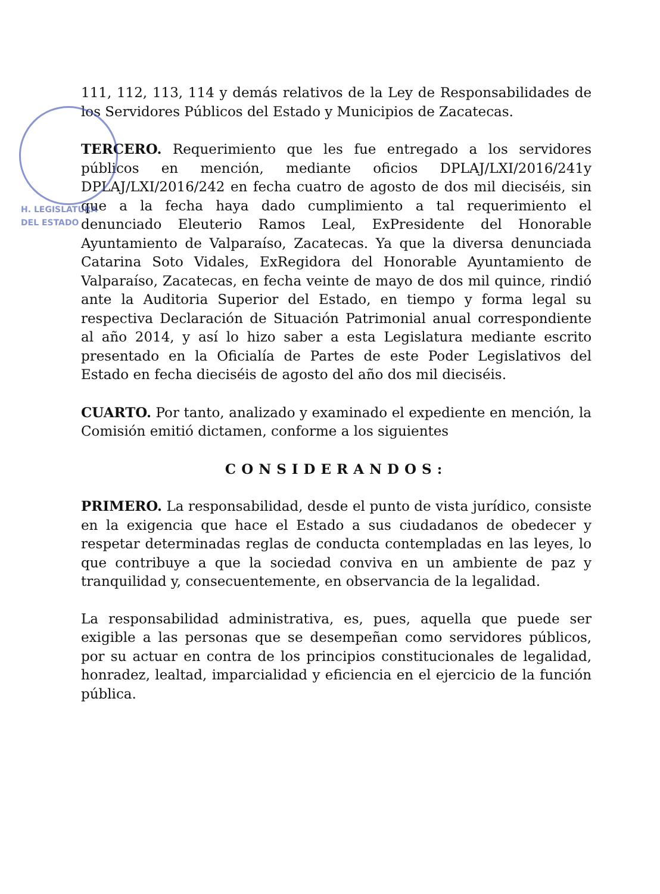H. LEGISLATURA
DEL ESTADO
111, 112, 113, 114 y demás relativos de la Ley de Responsabilidades de los Servidores Públicos del Estado y Municipios de Zacatecas.
TERCERO. Requerimiento que les fue entregado a los servidores públicos en mención, mediante oficios DPLAJ/LXI/2016/241y DPLAJ/LXI/2016/242 en fecha cuatro de agosto de dos mil dieciséis, sin que a la fecha haya dado cumplimiento a tal requerimiento el denunciado Eleuterio Ramos Leal, ExPresidente del Honorable Ayuntamiento de Valparaíso, Zacatecas. Ya que la diversa denunciada Catarina Soto Vidales, ExRegidora del Honorable Ayuntamiento de Valparaíso, Zacatecas, en fecha veinte de mayo de dos mil quince, rindió ante la Auditoria Superior del Estado, en tiempo y forma legal su respectiva Declaración de Situación Patrimonial anual correspondiente al año 2014, y así lo hizo saber a esta Legislatura mediante escrito presentado en la Oficialía de Partes de este Poder Legislativos del Estado en fecha dieciséis de agosto del año dos mil dieciséis.
CUARTO. Por tanto, analizado y examinado el expediente en mención, la Comisión emitió dictamen, conforme a los siguientes
CONSIDERANDOS:
PRIMERO. La responsabilidad, desde el punto de vista jurídico, consiste en la exigencia que hace el Estado a sus ciudadanos de obedecer y respetar determinadas reglas de conducta contempladas en las leyes, lo que contribuye a que la sociedad conviva en un ambiente de paz y tranquilidad y, consecuentemente, en observancia de la legalidad.
La responsabilidad administrativa, es, pues, aquella que puede ser exigible a las personas que se desempeñan como servidores públicos, por su actuar en contra de los principios constitucionales de legalidad, honradez, lealtad, imparcialidad y eficiencia en el ejercicio de la función pública.